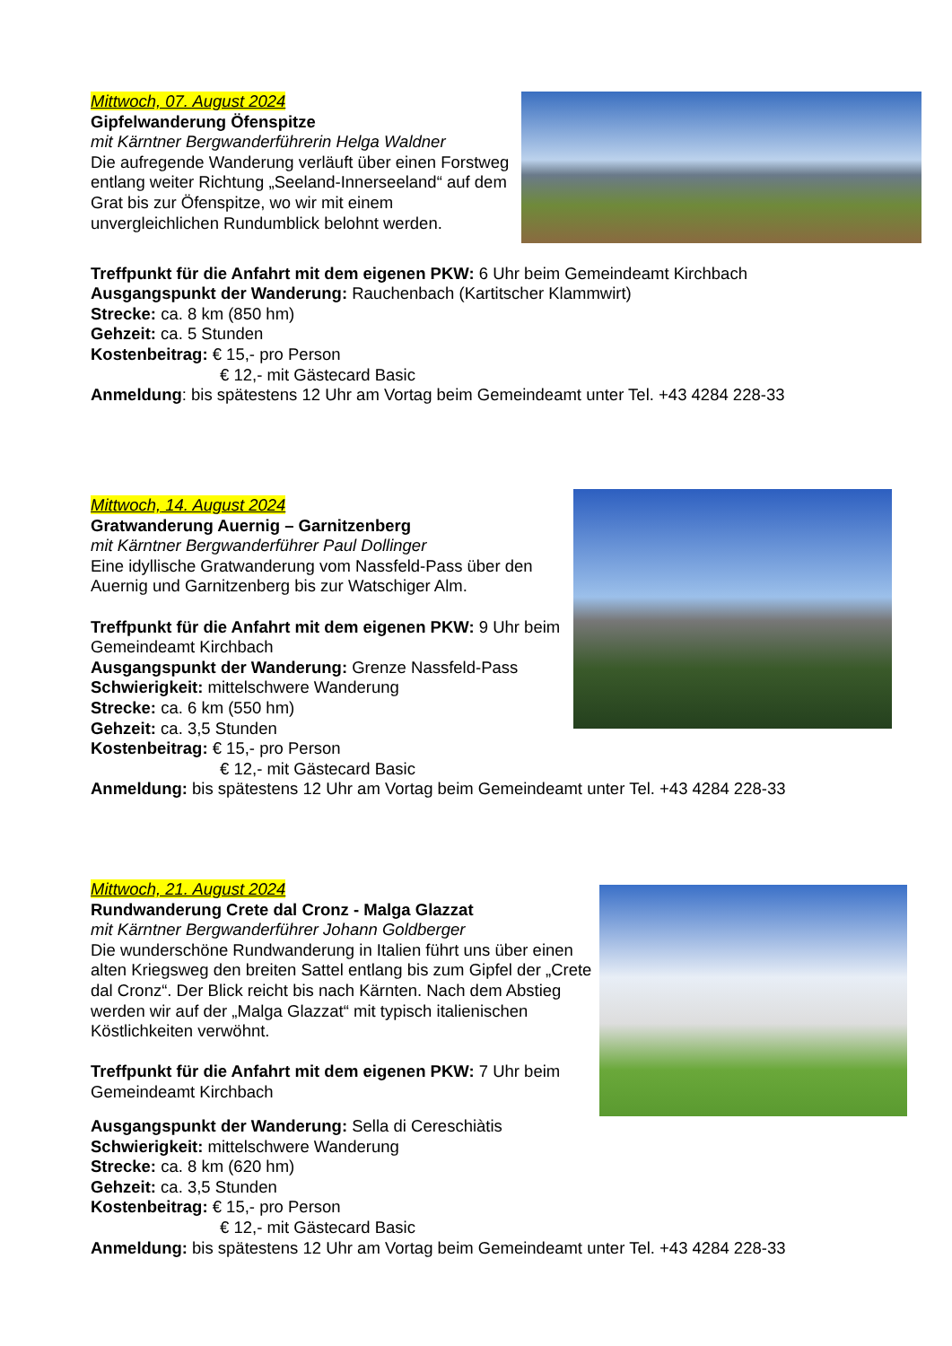Mittwoch, 07. August 2024
Gipfelwanderung Öfenspitze
mit Kärntner Bergwanderführerin Helga Waldner
Die aufregende Wanderung verläuft über einen Forstweg entlang weiter Richtung „Seeland-Innerseeland“ auf dem Grat bis zur Öfenspitze, wo wir mit einem unvergleichlichen Rundumblick belohnt werden.
Treffpunkt für die Anfahrt mit dem eigenen PKW: 6 Uhr beim Gemeindeamt Kirchbach
Ausgangspunkt der Wanderung: Rauchenbach (Kartitscher Klammwirt)
Strecke: ca. 8 km (850 hm)
Gehzeit: ca. 5 Stunden
Kostenbeitrag: € 15,- pro Person
€ 12,- mit Gästecard Basic
Anmeldung: bis spätestens 12 Uhr am Vortag beim Gemeindeamt unter Tel. +43 4284 228-33
Mittwoch, 14. August 2024
Gratwanderung Auernig – Garnitzenberg
mit Kärntner Bergwanderführer Paul Dollinger
Eine idyllische Gratwanderung vom Nassfeld-Pass über den Auernig und Garnitzenberg bis zur Watschiger Alm.
Treffpunkt für die Anfahrt mit dem eigenen PKW: 9 Uhr beim Gemeindeamt Kirchbach
Ausgangspunkt der Wanderung: Grenze Nassfeld-Pass
Schwierigkeit: mittelschwere Wanderung
Strecke: ca. 6 km (550 hm)
Gehzeit: ca. 3,5 Stunden
Kostenbeitrag: € 15,- pro Person
€ 12,- mit Gästecard Basic
Anmeldung: bis spätestens 12 Uhr am Vortag beim Gemeindeamt unter Tel. +43 4284 228-33
Mittwoch, 21. August 2024
Rundwanderung Crete dal Cronz - Malga Glazzat
mit Kärntner Bergwanderführer Johann Goldberger
Die wunderschöne Rundwanderung in Italien führt uns über einen alten Kriegsweg den breiten Sattel entlang bis zum Gipfel der „Crete dal Cronz“. Der Blick reicht bis nach Kärnten. Nach dem Abstieg werden wir auf der „Malga Glazzat“ mit typisch italienischen Köstlichkeiten verwöhnt.
Treffpunkt für die Anfahrt mit dem eigenen PKW: 7 Uhr beim Gemeindeamt Kirchbach
Ausgangspunkt der Wanderung: Sella di Cereschiàtis
Schwierigkeit: mittelschwere Wanderung
Strecke: ca. 8 km (620 hm)
Gehzeit: ca. 3,5 Stunden
Kostenbeitrag: € 15,- pro Person
€ 12,- mit Gästecard Basic
Anmeldung: bis spätestens 12 Uhr am Vortag beim Gemeindeamt unter Tel. +43 4284 228-33